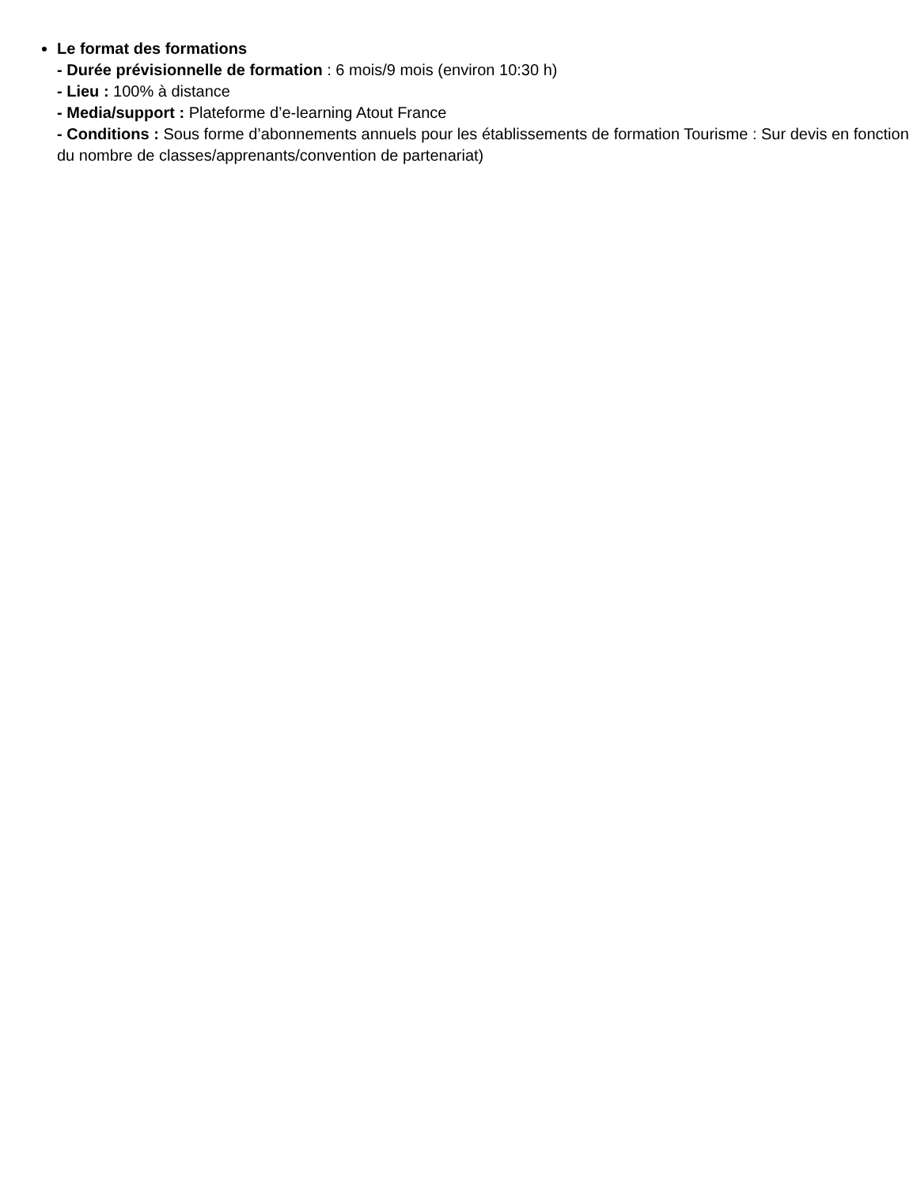Le format des formations
- Durée prévisionnelle de formation : 6 mois/9 mois (environ 10:30 h)
- Lieu : 100% à distance
- Media/support : Plateforme d’e-learning Atout France
- Conditions : Sous forme d’abonnements annuels pour les établissements de formation Tourisme : Sur devis en fonction du nombre de classes/apprenants/convention de partenariat)